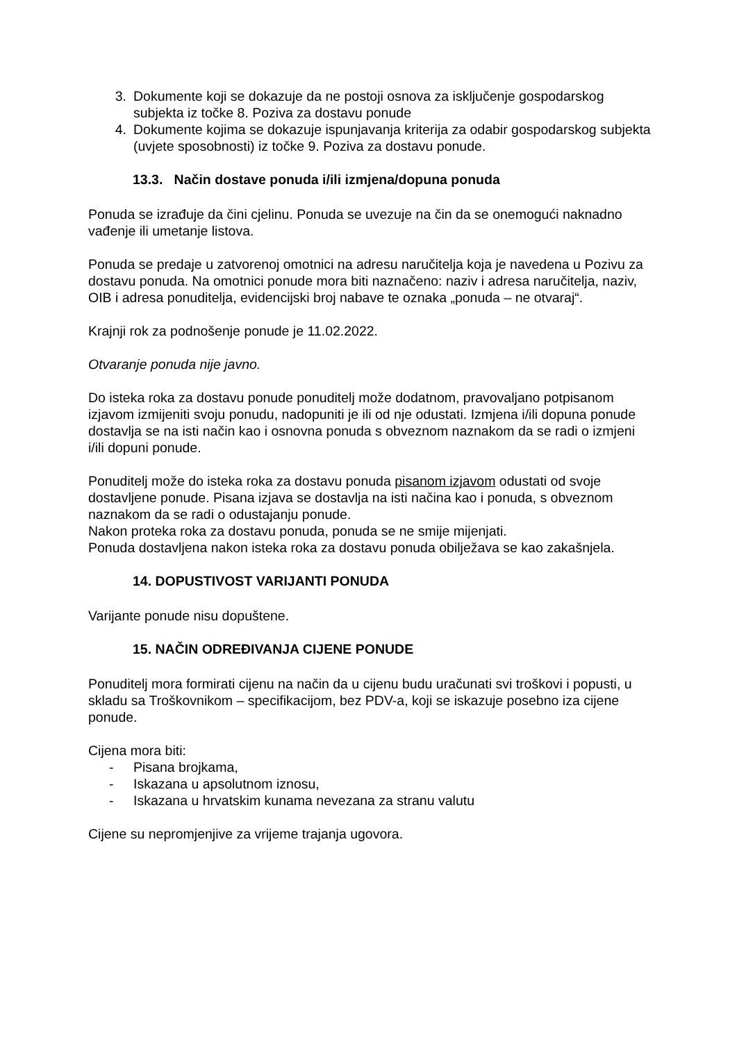3. Dokumente koji se dokazuje da ne postoji osnova za isključenje gospodarskog subjekta iz točke 8. Poziva za dostavu ponude
4. Dokumente kojima se dokazuje ispunjavanja kriterija za odabir gospodarskog subjekta (uvjete sposobnosti) iz točke 9. Poziva za dostavu ponude.
13.3. Način dostave ponuda i/ili izmjena/dopuna ponuda
Ponuda se izrađuje da čini cjelinu. Ponuda se uvezuje na čin da se onemogući naknadno vađenje ili umetanje listova.
Ponuda se predaje u zatvorenoj omotnici na adresu naručitelja koja je navedena u Pozivu za dostavu ponuda. Na omotnici ponude mora biti naznačeno: naziv i adresa naručitelja, naziv, OIB i adresa ponuditelja, evidencijski broj nabave te oznaka „ponuda – ne otvaraj“.
Krajnji rok za podnošenje ponude je 11.02.2022.
Otvaranje ponuda nije javno.
Do isteka roka za dostavu ponude ponuditelj može dodatnom, pravovaljano potpisanom izjavom izmijeniti svoju ponudu, nadopuniti je ili od nje odustati. Izmjena i/ili dopuna ponude dostavlja se na isti način kao i osnovna ponuda s obveznom naznakom da se radi o izmjeni i/ili dopuni ponude.
Ponuditelj može do isteka roka za dostavu ponuda pisanom izjavom odustati od svoje dostavljene ponude. Pisana izjava se dostavlja na isti načina kao i ponuda, s obveznom naznakom da se radi o odustajanju ponude.
Nakon proteka roka za dostavu ponuda, ponuda se ne smije mijenjati.
Ponuda dostavljena nakon isteka roka za dostavu ponuda obilježava se kao zakašnjela.
14. DOPUSTIVOST VARIJANTI PONUDA
Varijante ponude nisu dopuštene.
15. NAČIN ODREĐIVANJA CIJENE PONUDE
Ponuditelj mora formirati cijenu na način da u cijenu budu uračunati svi troškovi i popusti, u skladu sa Troškovnikom – specifikacijom, bez PDV-a, koji se iskazuje posebno iza cijene ponude.
Cijena mora biti:
- Pisana brojkama,
- Iskazana u apsolutnom iznosu,
- Iskazana u hrvatskim kunama nevezana za stranu valutu
Cijene su nepromjenjive za vrijeme trajanja ugovora.